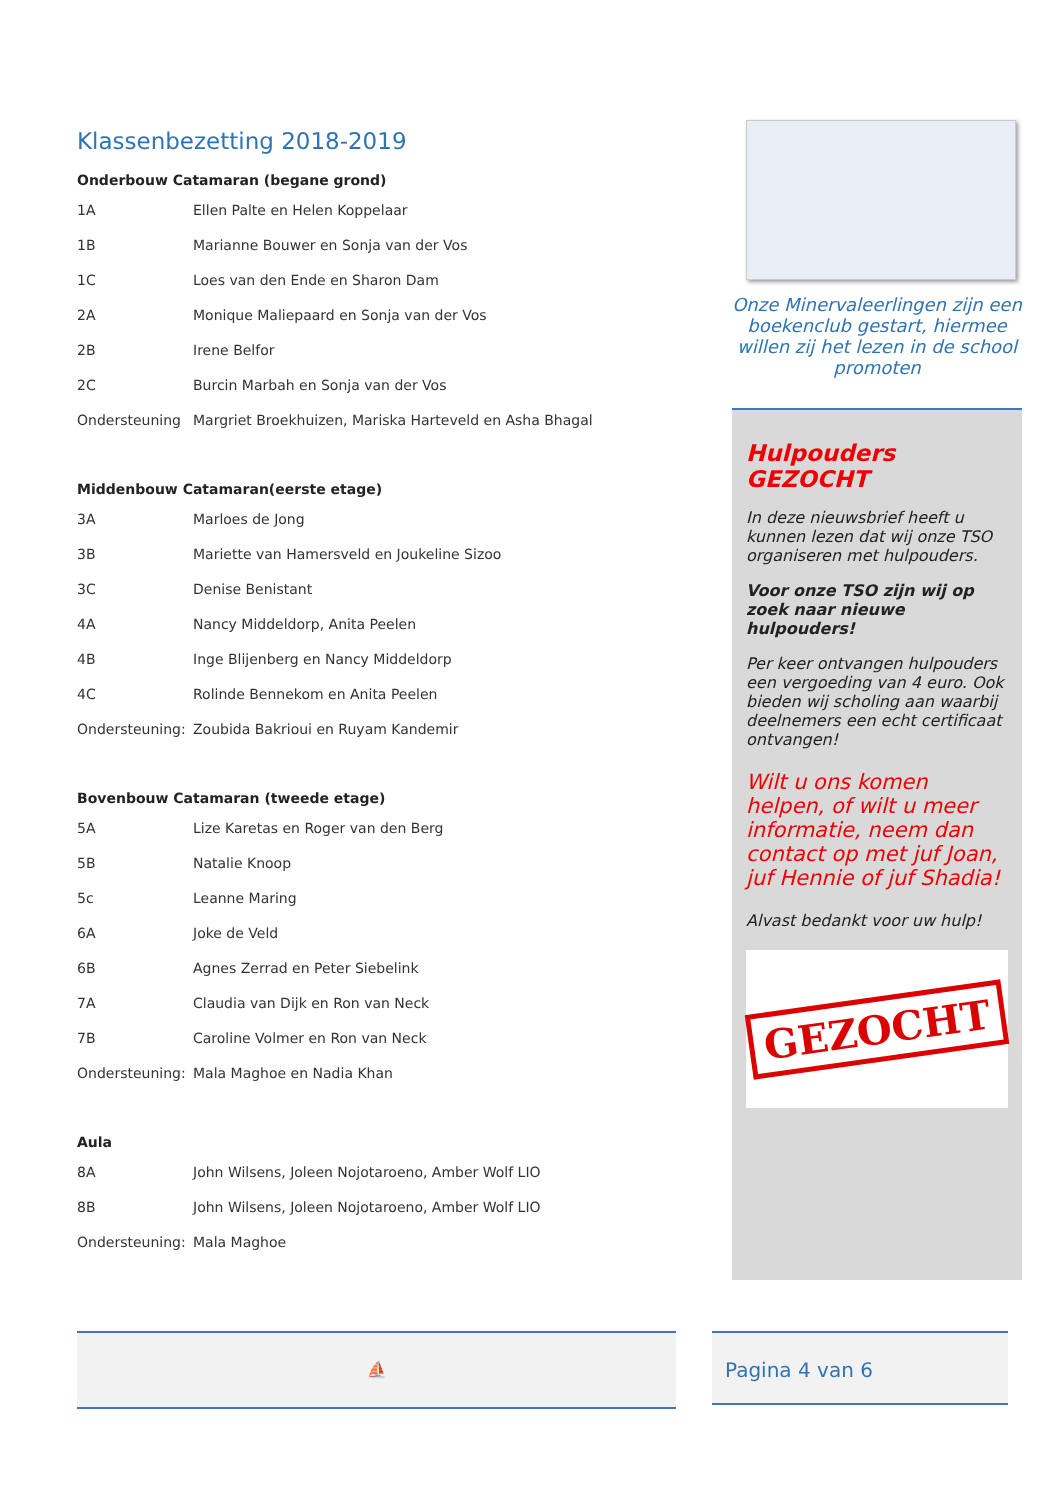Klassenbezetting 2018-2019
Onderbouw Catamaran (begane grond)
| 1A | Ellen Palte en Helen Koppelaar |
| 1B | Marianne Bouwer en Sonja van der Vos |
| 1C | Loes van den Ende en Sharon Dam |
| 2A | Monique Maliepaard en Sonja van der Vos |
| 2B | Irene Belfor |
| 2C | Burcin Marbah en Sonja van der Vos |
| Ondersteuning | Margriet Broekhuizen, Mariska Harteveld en Asha Bhagal |
Middenbouw Catamaran(eerste etage)
| 3A | Marloes de Jong |
| 3B | Mariette van Hamersveld en Joukeline Sizoo |
| 3C | Denise Benistant |
| 4A | Nancy Middeldorp, Anita Peelen |
| 4B | Inge Blijenberg en Nancy Middeldorp |
| 4C | Rolinde Bennekom en Anita Peelen |
| Ondersteuning: | Zoubida Bakrioui en Ruyam Kandemir |
Bovenbouw Catamaran (tweede etage)
| 5A | Lize Karetas en Roger van den Berg |
| 5B | Natalie Knoop |
| 5c | Leanne Maring |
| 6A | Joke de Veld |
| 6B | Agnes Zerrad en Peter Siebelink |
| 7A | Claudia van Dijk en Ron van Neck |
| 7B | Caroline Volmer en Ron van Neck |
| Ondersteuning: | Mala Maghoe en Nadia Khan |
Aula
| 8A | John Wilsens, Joleen Nojotaroeno, Amber Wolf LIO |
| 8B | John Wilsens, Joleen Nojotaroeno, Amber Wolf LIO |
| Ondersteuning: | Mala Maghoe |
Onze Minervaleerlingen zijn een boekenclub gestart, hiermee willen zij het lezen in de school promoten
Hulpouders GEZOCHT
In deze nieuwsbrief heeft u kunnen lezen dat wij onze TSO organiseren met hulpouders.
Voor onze TSO zijn wij op zoek naar nieuwe hulpouders!
Per keer ontvangen hulpouders een vergoeding van 4 euro. Ook bieden wij scholing aan waarbij deelnemers een echt certificaat ontvangen!
Wilt u ons komen helpen, of wilt u meer informatie, neem dan contact op met juf Joan, juf Hennie of juf Shadia!
Alvast bedankt voor uw hulp!
GEZOCHT
⛵ Pagina 4 van 6